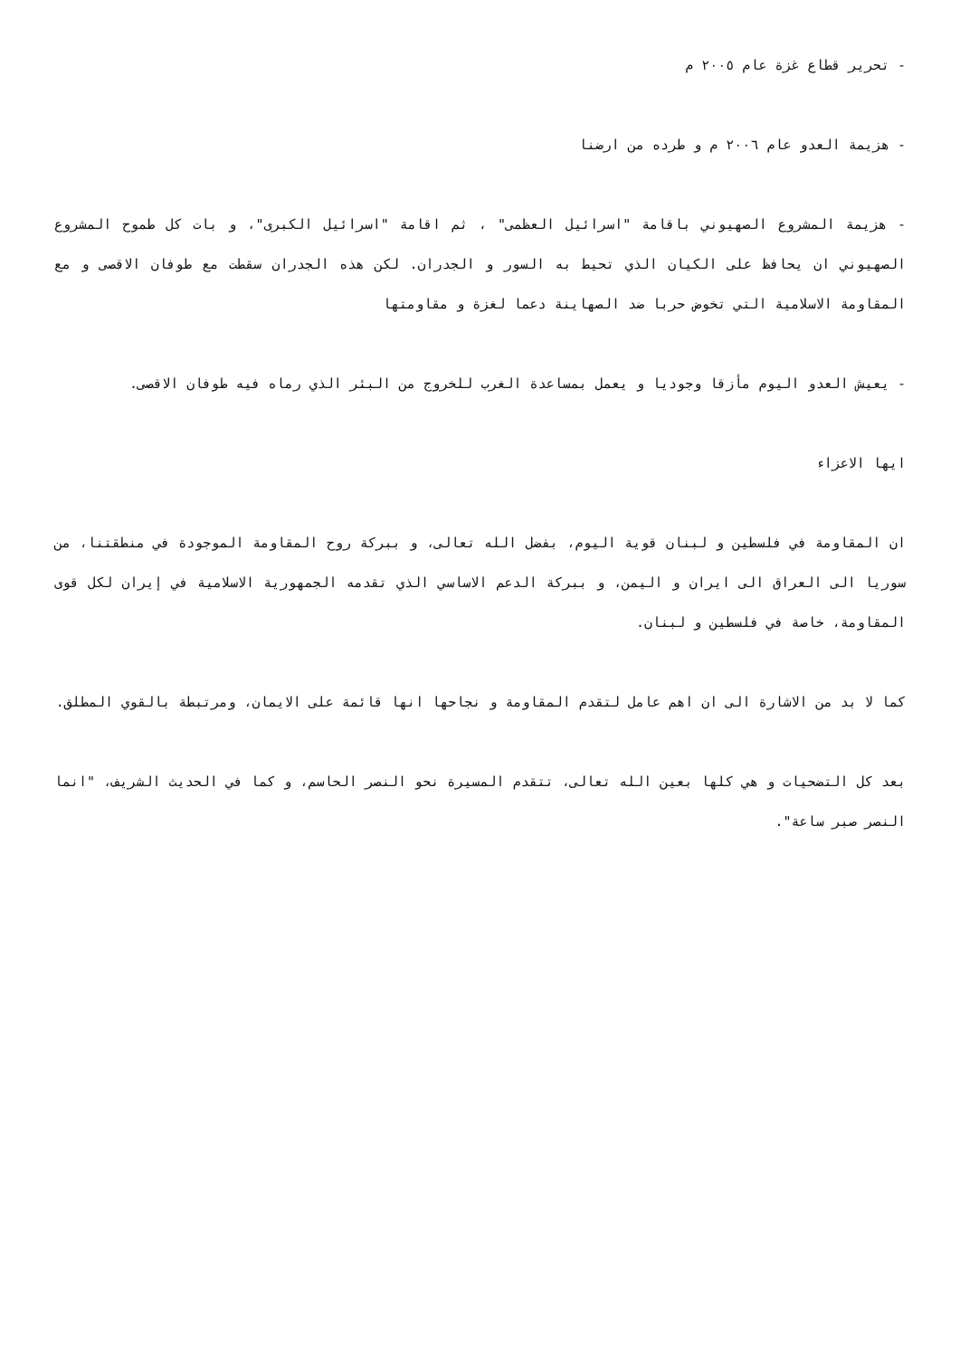- تحرير قطاع غزة عام ٢٠٠٥ م
- هزيمة العدو عام ٢٠٠٦ م و طرده من ارضنا
- هزيمة المشروع الصهيوني باقامة "اسرائيل العظمى" ، ثم اقامة "اسرائيل الكبرى"، و بات كل طموح المشروع الصهيوني ان يحافظ على الكيان الذي تحيط به السور و الجدران. لكن هذه الجدران سقطت مع طوفان الاقصى و مع المقاومة الاسلامية التي تخوض حربا ضد الصهاينة دعما لغزة و مقاومتها
- يعيش العدو اليوم مأزقا وجوديا و يعمل بمساعدة الغرب للخروج من البئر الذي رماه فيه طوفان الاقصى.
ايها الاعزاء
ان المقاومة في فلسطين و لبنان قوية اليوم، بفضل الله تعالى، و ببركة روح المقاومة الموجودة في منطقتنا، من سوريا الى العراق الى ايران و اليمن، و ببركة الدعم الاساسي الذي تقدمه الجمهورية الاسلامية في إيران لكل قوى المقاومة، خاصة في فلسطين و لبنان.
كما لا بد من الاشارة الى ان اهم عامل لتقدم المقاومة و نجاحها انها قائمة على الايمان، ومرتبطة بالقوي المطلق.
بعد كل التضحيات و هي كلها بعين الله تعالى، تتقدم المسيرة نحو النصر الحاسم، و كما في الحديث الشريف، "انما النصر صبر ساعة".